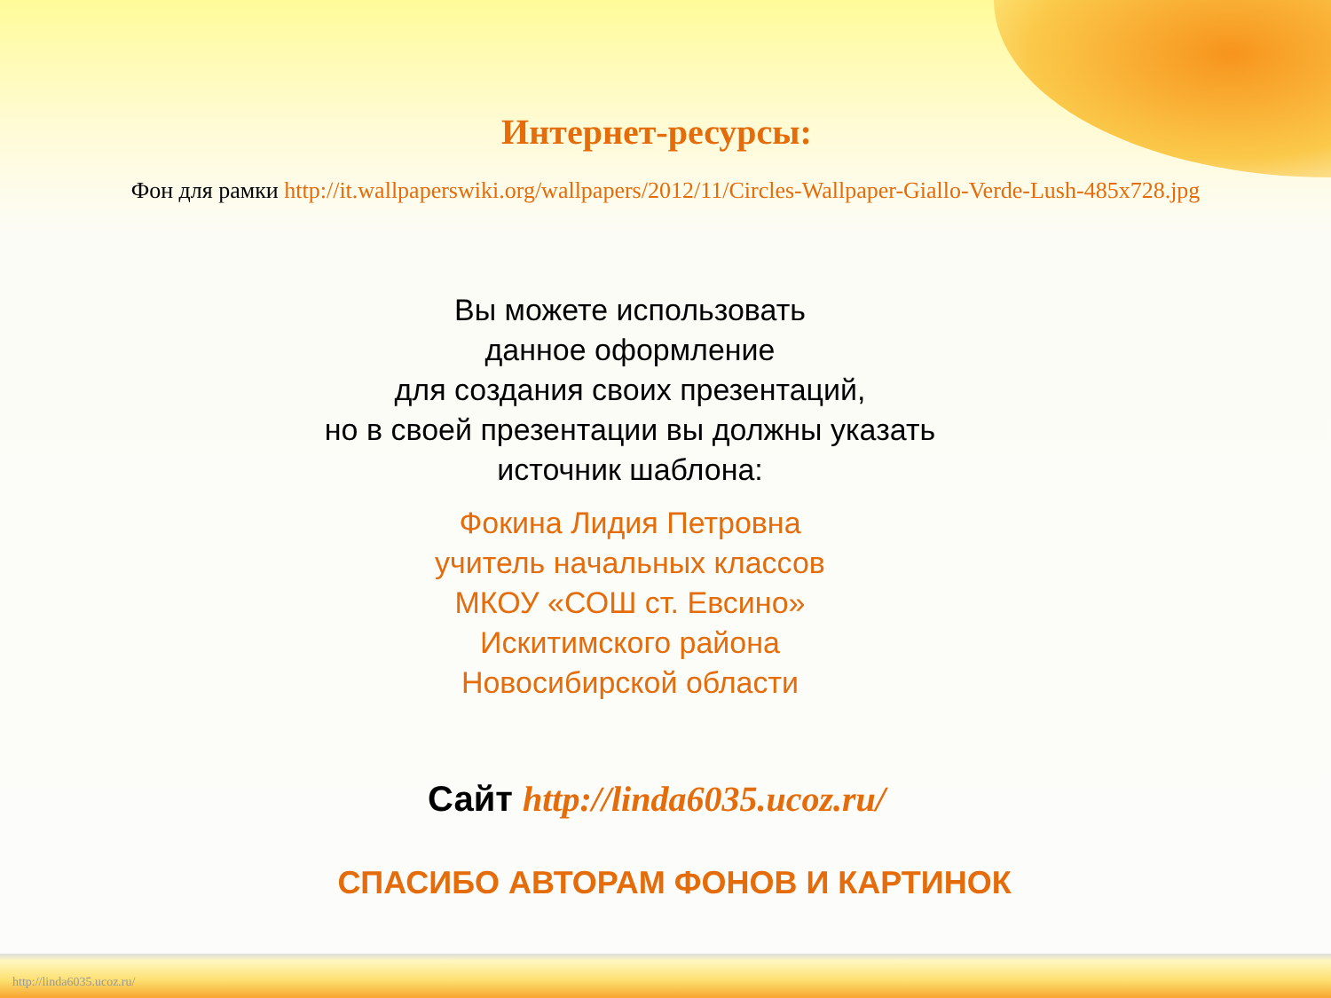Интернет-ресурсы:
Фон для рамки http://it.wallpaperswiki.org/wallpapers/2012/11/Circles-Wallpaper-Giallo-Verde-Lush-485x728.jpg
Вы можете использовать
данное оформление
для создания своих презентаций,
но в своей презентации вы должны указать
источник шаблона:
Фокина Лидия Петровна
учитель начальных классов
МКОУ «СОШ ст. Евсино»
Искитимского района
Новосибирской области
Сайт http://linda6035.ucoz.ru/
СПАСИБО АВТОРАМ ФОНОВ И КАРТИНОК
http://linda6035.ucoz.ru/